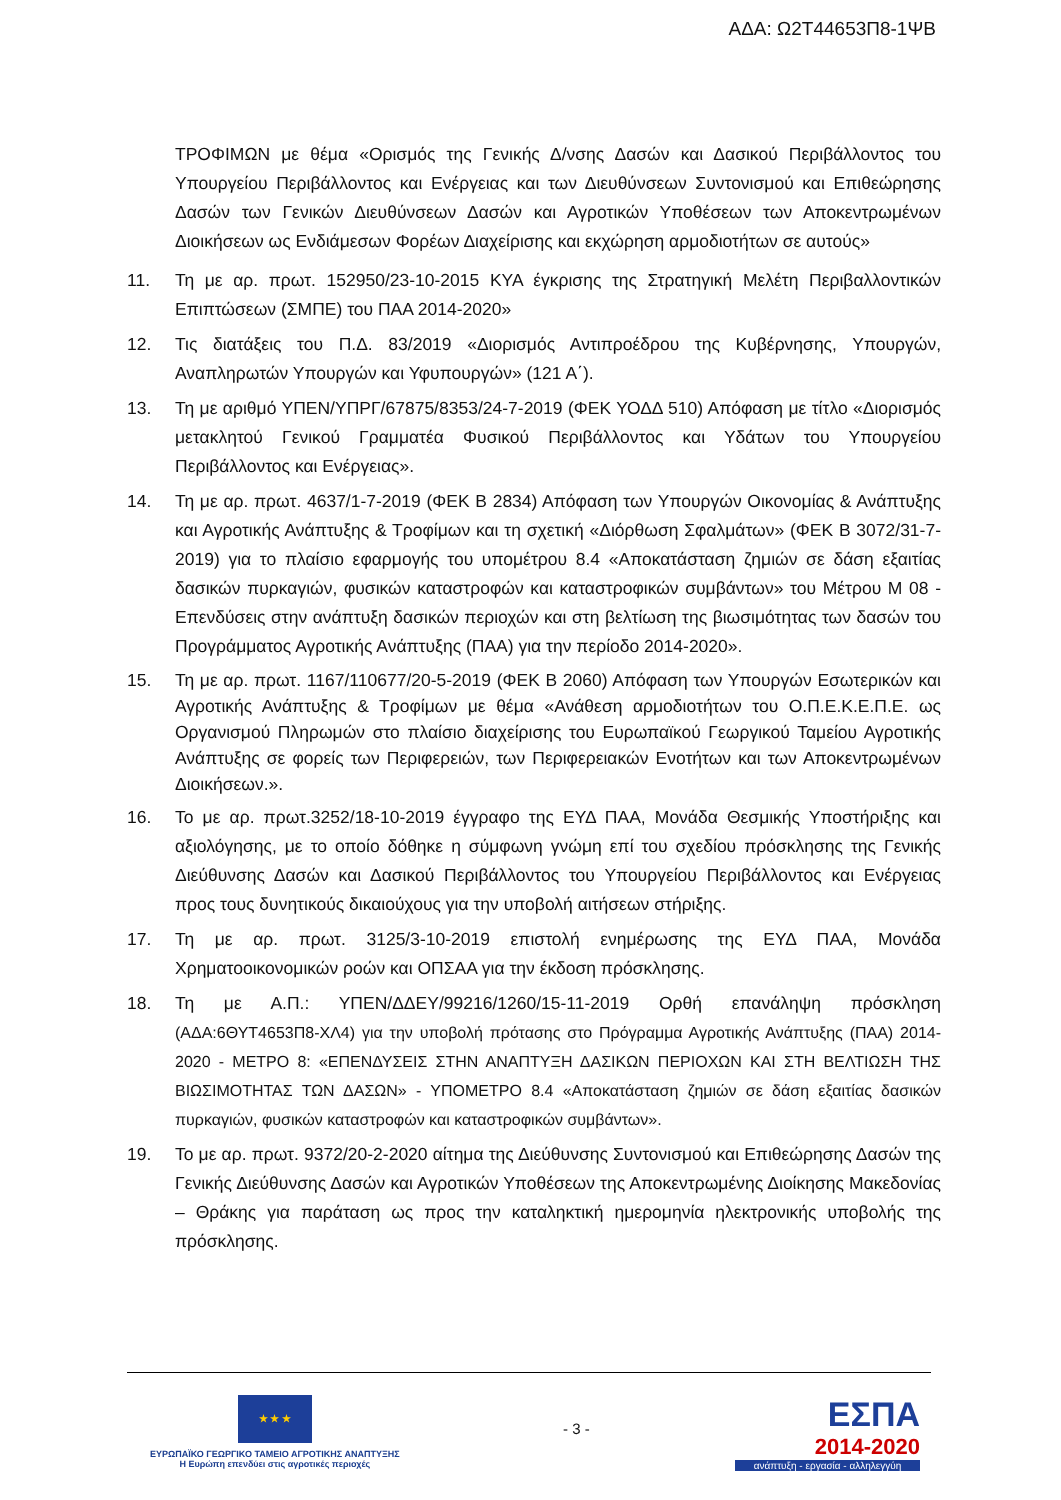ΑΔΑ: Ω2Τ44653Π8-1ΨΒ
ΤΡΟΦΙΜΩΝ με θέμα «Ορισμός της Γενικής Δ/νσης Δασών και Δασικού Περιβάλλοντος του Υπουργείου Περιβάλλοντος και Ενέργειας και των Διευθύνσεων Συντονισμού και Επιθεώρησης Δασών των Γενικών Διευθύνσεων Δασών και Αγροτικών Υποθέσεων των Αποκεντρωμένων Διοικήσεων ως Ενδιάμεσων Φορέων Διαχείρισης και εκχώρηση αρμοδιοτήτων σε αυτούς»
11. Τη με αρ. πρωτ. 152950/23-10-2015 ΚΥΑ έγκρισης της Στρατηγική Μελέτη Περιβαλλοντικών Επιπτώσεων (ΣΜΠΕ) του ΠΑΑ 2014-2020»
12. Τις διατάξεις του Π.Δ. 83/2019 «Διορισμός Αντιπροέδρου της Κυβέρνησης, Υπουργών, Αναπληρωτών Υπουργών και Υφυπουργών» (121 Α΄).
13. Τη με αριθμό ΥΠΕΝ/ΥΠΡΓ/67875/8353/24-7-2019 (ΦΕΚ ΥΟΔΔ 510) Απόφαση με τίτλο «Διορισμός μετακλητού Γενικού Γραμματέα Φυσικού Περιβάλλοντος και Υδάτων του Υπουργείου Περιβάλλοντος και Ενέργειας».
14. Τη με αρ. πρωτ. 4637/1-7-2019 (ΦΕΚ Β 2834) Απόφαση των Υπουργών Οικονομίας & Ανάπτυξης και Αγροτικής Ανάπτυξης & Τροφίμων και τη σχετική «Διόρθωση Σφαλμάτων» (ΦΕΚ Β 3072/31-7-2019) για το πλαίσιο εφαρμογής του υπομέτρου 8.4 «Αποκατάσταση ζημιών σε δάση εξαιτίας δασικών πυρκαγιών, φυσικών καταστροφών και καταστροφικών συμβάντων» του Μέτρου Μ 08 - Επενδύσεις στην ανάπτυξη δασικών περιοχών και στη βελτίωση της βιωσιμότητας των δασών του Προγράμματος Αγροτικής Ανάπτυξης (ΠΑΑ) για την περίοδο 2014-2020».
15. Τη με αρ. πρωτ. 1167/110677/20-5-2019 (ΦΕΚ Β 2060) Απόφαση των Υπουργών Εσωτερικών και Αγροτικής Ανάπτυξης & Τροφίμων με θέμα «Ανάθεση αρμοδιοτήτων του Ο.Π.Ε.Κ.Ε.Π.Ε. ως Οργανισμού Πληρωμών στο πλαίσιο διαχείρισης του Ευρωπαϊκού Γεωργικού Ταμείου Αγροτικής Ανάπτυξης σε φορείς των Περιφερειών, των Περιφερειακών Ενοτήτων και των Αποκεντρωμένων Διοικήσεων.».
16. Το με αρ. πρωτ.3252/18-10-2019 έγγραφο της ΕΥΔ ΠΑΑ, Μονάδα Θεσμικής Υποστήριξης και αξιολόγησης, με το οποίο δόθηκε η σύμφωνη γνώμη επί του σχεδίου πρόσκλησης της Γενικής Διεύθυνσης Δασών και Δασικού Περιβάλλοντος του Υπουργείου Περιβάλλοντος και Ενέργειας προς τους δυνητικούς δικαιούχους για την υποβολή αιτήσεων στήριξης.
17. Τη με αρ. πρωτ. 3125/3-10-2019 επιστολή ενημέρωσης της ΕΥΔ ΠΑΑ, Μονάδα Χρηματοοικονομικών ροών και ΟΠΣΑΑ για την έκδοση πρόσκλησης.
18. Τη με Α.Π.: ΥΠΕΝ/ΔΔΕΥ/99216/1260/15-11-2019 Ορθή επανάληψη πρόσκληση (ΑΔΑ:6ΘΥΤ4653Π8-ΧΛ4) για την υποβολή πρότασης στο Πρόγραμμα Αγροτικής Ανάπτυξης (ΠΑΑ) 2014-2020 - ΜΕΤΡΟ 8: «ΕΠΕΝΔΥΣΕΙΣ ΣΤΗΝ ΑΝΑΠΤΥΞΗ ΔΑΣΙΚΩΝ ΠΕΡΙΟΧΩΝ ΚΑΙ ΣΤΗ ΒΕΛΤΙΩΣΗ ΤΗΣ ΒΙΩΣΙΜΟΤΗΤΑΣ ΤΩΝ ΔΑΣΩΝ» - ΥΠΟΜΕΤΡΟ 8.4 «Αποκατάσταση ζημιών σε δάση εξαιτίας δασικών πυρκαγιών, φυσικών καταστροφών και καταστροφικών συμβάντων».
19. Το με αρ. πρωτ. 9372/20-2-2020 αίτημα της Διεύθυνσης Συντονισμού και Επιθεώρησης Δασών της Γενικής Διεύθυνσης Δασών και Αγροτικών Υποθέσεων της Αποκεντρωμένης Διοίκησης Μακεδονίας – Θράκης για παράταση ως προς την καταληκτική ημερομηνία ηλεκτρονικής υποβολής της πρόσκλησης.
★ ★ ★
ΕΥΡΩΠΑΪΚΟ ΓΕΩΡΓΙΚΟ ΤΑΜΕΙΟ ΑΓΡΟΤΙΚΗΣ ΑΝΑΠΤΥΞΗΣ
Η Ευρώπη επενδύει στις αγροτικές περιοχές
- 3 -
ΕΣΠΑ
2014-2020
ανάπτυξη - εργασία - αλληλεγγύη